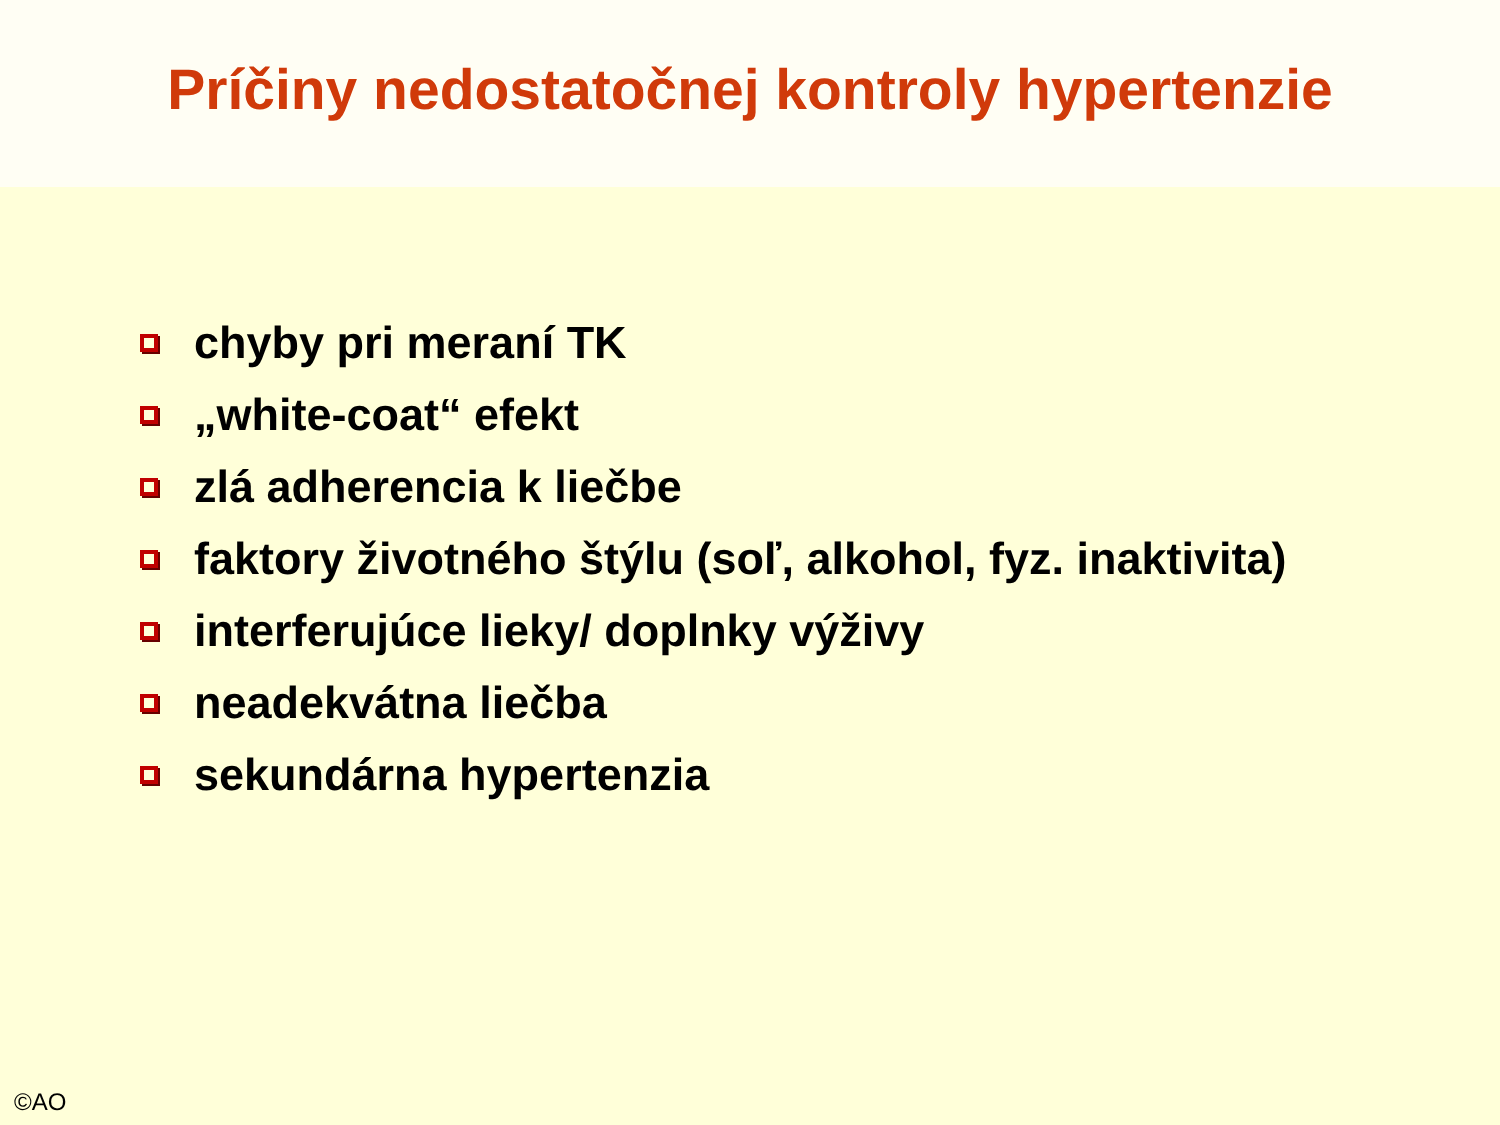Príčiny nedostatočnej kontroly hypertenzie
chyby pri meraní TK
„white-coat“ efekt
zlá adherencia k liečbe
faktory životného štýlu (soľ, alkohol, fyz. inaktivita)
interferujúce lieky/ doplnky výživy
neadekvátna liečba
sekundárna hypertenzia
©AO